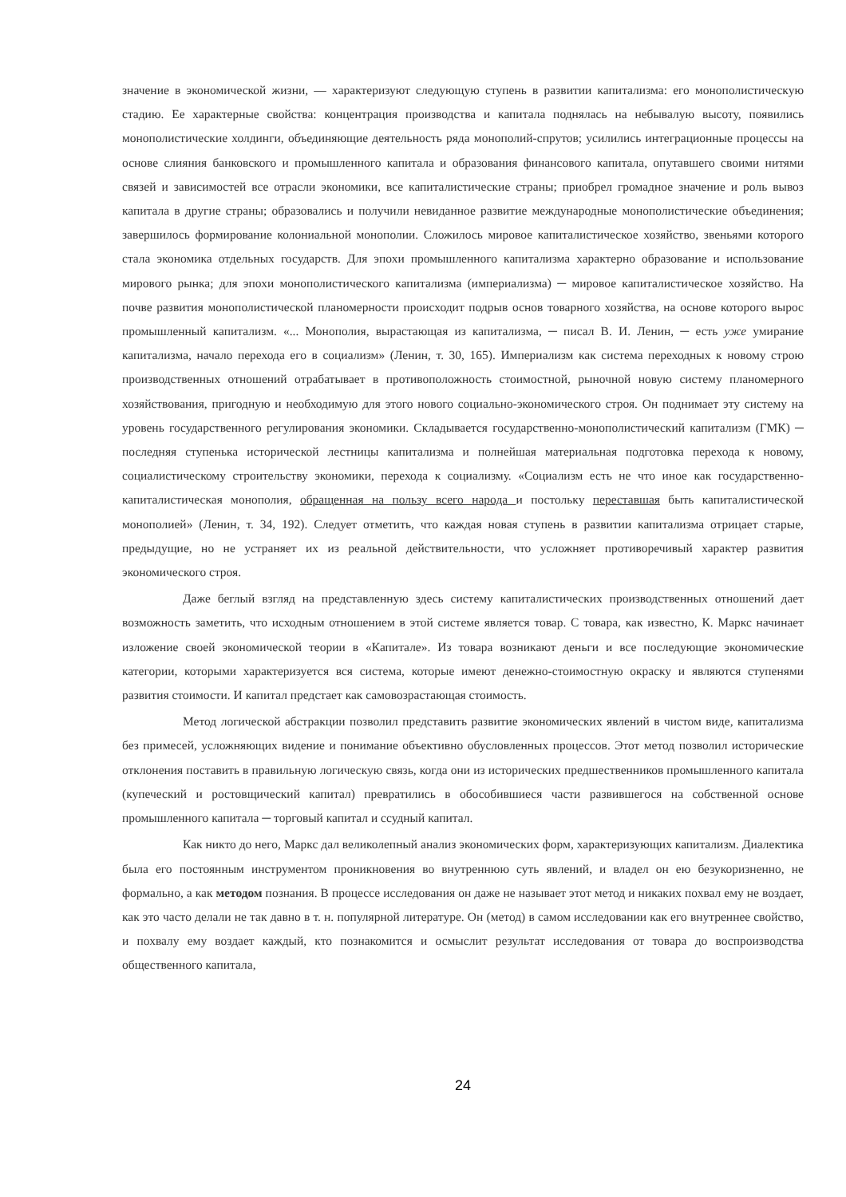значение в экономической жизни, — характеризуют следующую ступень в развитии капитализма: его монополистическую стадию. Ее характерные свойства: концентрация производства и капитала поднялась на небывалую высоту, появились монополистические холдинги, объединяющие деятельность ряда монополий-спрутов; усилились интеграционные процессы на основе слияния банковского и промышленного капитала и образования финансового капитала, опутавшего своими нитями связей и зависимостей все отрасли экономики, все капиталистические страны; приобрел громадное значение и роль вывоз капитала в другие страны; образовались и получили невиданное развитие международные монополистические объединения; завершилось формирование колониальной монополии. Сложилось мировое капиталистическое хозяйство, звеньями которого стала экономика отдельных государств. Для эпохи промышленного капитализма характерно образование и использование мирового рынка; для эпохи монополистического капитализма (империализма) ─ мировое капиталистическое хозяйство. На почве развития монополистической планомерности происходит подрыв основ товарного хозяйства, на основе которого вырос промышленный капитализм. «... Монополия, вырастающая из капитализма, ─ писал В. И. Ленин, ─ есть уже умирание капитализма, начало перехода его в социализм» (Ленин, т. 30, 165). Империализм как система переходных к новому строю производственных отношений отрабатывает в противоположность стоимостной, рыночной новую систему планомерного хозяйствования, пригодную и необходимую для этого нового социально-экономического строя. Он поднимает эту систему на уровень государственного регулирования экономики. Складывается государственно-монополистический капитализм (ГМК) ─ последняя ступенька исторической лестницы капитализма и полнейшая материальная подготовка перехода к новому, социалистическому строительству экономики, перехода к социализму. «Социализм есть не что иное как государственно-капиталистическая монополия, обращенная на пользу всего народа и постольку переставшая быть капиталистической монополией» (Ленин, т. 34, 192). Следует отметить, что каждая новая ступень в развитии капитализма отрицает старые, предыдущие, но не устраняет их из реальной действительности, что усложняет противоречивый характер развития экономического строя.
Даже беглый взгляд на представленную здесь систему капиталистических производственных отношений дает возможность заметить, что исходным отношением в этой системе является товар. С товара, как известно, К. Маркс начинает изложение своей экономической теории в «Капитале». Из товара возникают деньги и все последующие экономические категории, которыми характеризуется вся система, которые имеют денежно-стоимостную окраску и являются ступенями развития стоимости. И капитал предстает как самовозрастающая стоимость.
Метод логической абстракции позволил представить развитие экономических явлений в чистом виде, капитализма без примесей, усложняющих видение и понимание объективно обусловленных процессов. Этот метод позволил исторические отклонения поставить в правильную логическую связь, когда они из исторических предшественников промышленного капитала (купеческий и ростовщический капитал) превратились в обособившиеся части развившегося на собственной основе промышленного капитала ─ торговый капитал и ссудный капитал.
Как никто до него, Маркс дал великолепный анализ экономических форм, характеризующих капитализм. Диалектика была его постоянным инструментом проникновения во внутреннюю суть явлений, и владел он ею безукоризненно, не формально, а как методом познания. В процессе исследования он даже не называет этот метод и никаких похвал ему не воздает, как это часто делали не так давно в т. н. популярной литературе. Он (метод) в самом исследовании как его внутреннее свойство, и похвалу ему воздает каждый, кто познакомится и осмыслит результат исследования от товара до воспроизводства общественного капитала,
24